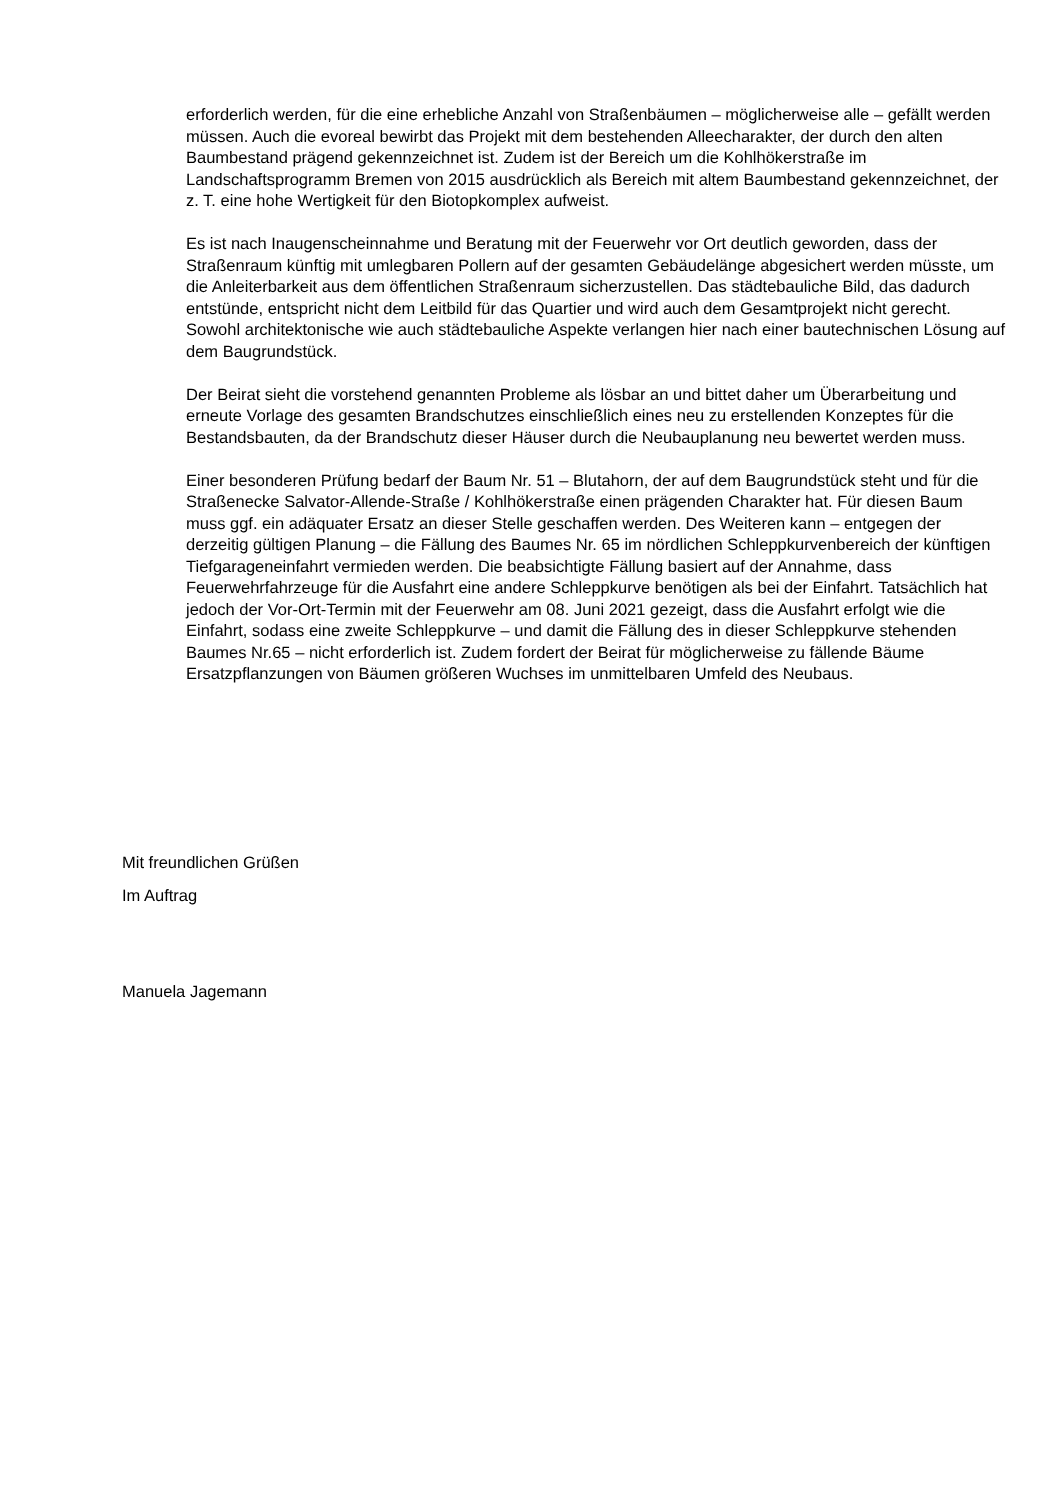erforderlich werden, für die eine erhebliche Anzahl von Straßenbäumen – möglicherweise alle – gefällt werden müssen. Auch die evoreal bewirbt das Projekt mit dem bestehenden Alleecharakter, der durch den alten Baumbestand prägend gekennzeichnet ist. Zudem ist der Bereich um die Kohlhökerstraße im Landschaftsprogramm Bremen von 2015 ausdrücklich als Bereich mit altem Baumbestand gekennzeichnet, der z. T. eine hohe Wertigkeit für den Biotopkomplex aufweist.
Es ist nach Inaugenscheinnahme und Beratung mit der Feuerwehr vor Ort deutlich geworden, dass der Straßenraum künftig mit umlegbaren Pollern auf der gesamten Gebäudelänge abgesichert werden müsste, um die Anleiterbarkeit aus dem öffentlichen Straßenraum sicherzustellen. Das städtebauliche Bild, das dadurch entstünde, entspricht nicht dem Leitbild für das Quartier und wird auch dem Gesamtprojekt nicht gerecht. Sowohl architektonische wie auch städtebauliche Aspekte verlangen hier nach einer bautechnischen Lösung auf dem Baugrundstück.
Der Beirat sieht die vorstehend genannten Probleme als lösbar an und bittet daher um Überarbeitung und erneute Vorlage des gesamten Brandschutzes einschließlich eines neu zu erstellenden Konzeptes für die Bestandsbauten, da der Brandschutz dieser Häuser durch die Neubauplanung neu bewertet werden muss.
Einer besonderen Prüfung bedarf der Baum Nr. 51 – Blutahorn, der auf dem Baugrundstück steht und für die Straßenecke Salvator-Allende-Straße / Kohlhökerstraße einen prägenden Charakter hat. Für diesen Baum muss ggf. ein adäquater Ersatz an dieser Stelle geschaffen werden. Des Weiteren kann – entgegen der derzeitig gültigen Planung – die Fällung des Baumes Nr. 65 im nördlichen Schleppkurvenbereich der künftigen Tiefgarageneinfahrt vermieden werden. Die beabsichtigte Fällung basiert auf der Annahme, dass Feuerwehrfahrzeuge für die Ausfahrt eine andere Schleppkurve benötigen als bei der Einfahrt. Tatsächlich hat jedoch der Vor-Ort-Termin mit der Feuerwehr am 08. Juni 2021 gezeigt, dass die Ausfahrt erfolgt wie die Einfahrt, sodass eine zweite Schleppkurve – und damit die Fällung des in dieser Schleppkurve stehenden Baumes Nr.65 – nicht erforderlich ist. Zudem fordert der Beirat für möglicherweise zu fällende Bäume Ersatzpflanzungen von Bäumen größeren Wuchses im unmittelbaren Umfeld des Neubaus.
Mit freundlichen Grüßen
Im Auftrag
Manuela Jagemann